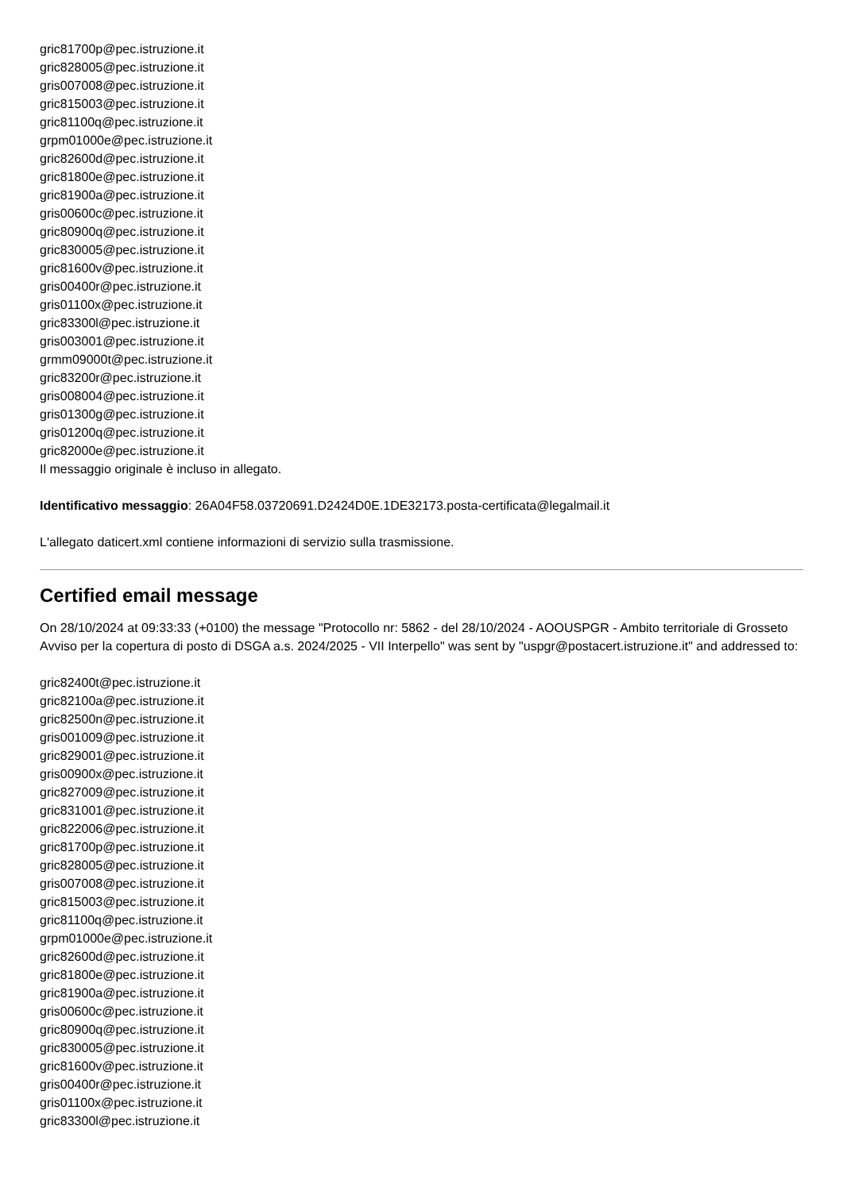gric81700p@pec.istruzione.it
gric828005@pec.istruzione.it
gris007008@pec.istruzione.it
gric815003@pec.istruzione.it
gric81100q@pec.istruzione.it
grpm01000e@pec.istruzione.it
gric82600d@pec.istruzione.it
gric81800e@pec.istruzione.it
gric81900a@pec.istruzione.it
gris00600c@pec.istruzione.it
gric80900q@pec.istruzione.it
gric830005@pec.istruzione.it
gric81600v@pec.istruzione.it
gris00400r@pec.istruzione.it
gris01100x@pec.istruzione.it
gric83300l@pec.istruzione.it
gris003001@pec.istruzione.it
grmm09000t@pec.istruzione.it
gric83200r@pec.istruzione.it
gris008004@pec.istruzione.it
gris01300g@pec.istruzione.it
gris01200q@pec.istruzione.it
gric82000e@pec.istruzione.it
Il messaggio originale è incluso in allegato.
Identificativo messaggio: 26A04F58.03720691.D2424D0E.1DE32173.posta-certificata@legalmail.it
L'allegato daticert.xml contiene informazioni di servizio sulla trasmissione.
Certified email message
On 28/10/2024 at 09:33:33 (+0100) the message "Protocollo nr: 5862 - del 28/10/2024 - AOOUSPGR - Ambito territoriale di Grosseto Avviso per la copertura di posto di DSGA a.s. 2024/2025 - VII Interpello" was sent by "uspgr@postacert.istruzione.it" and addressed to:
gric82400t@pec.istruzione.it
gric82100a@pec.istruzione.it
gric82500n@pec.istruzione.it
gris001009@pec.istruzione.it
gric829001@pec.istruzione.it
gris00900x@pec.istruzione.it
gric827009@pec.istruzione.it
gric831001@pec.istruzione.it
gric822006@pec.istruzione.it
gric81700p@pec.istruzione.it
gric828005@pec.istruzione.it
gris007008@pec.istruzione.it
gric815003@pec.istruzione.it
gric81100q@pec.istruzione.it
grpm01000e@pec.istruzione.it
gric82600d@pec.istruzione.it
gric81800e@pec.istruzione.it
gric81900a@pec.istruzione.it
gris00600c@pec.istruzione.it
gric80900q@pec.istruzione.it
gric830005@pec.istruzione.it
gric81600v@pec.istruzione.it
gris00400r@pec.istruzione.it
gris01100x@pec.istruzione.it
gric83300l@pec.istruzione.it